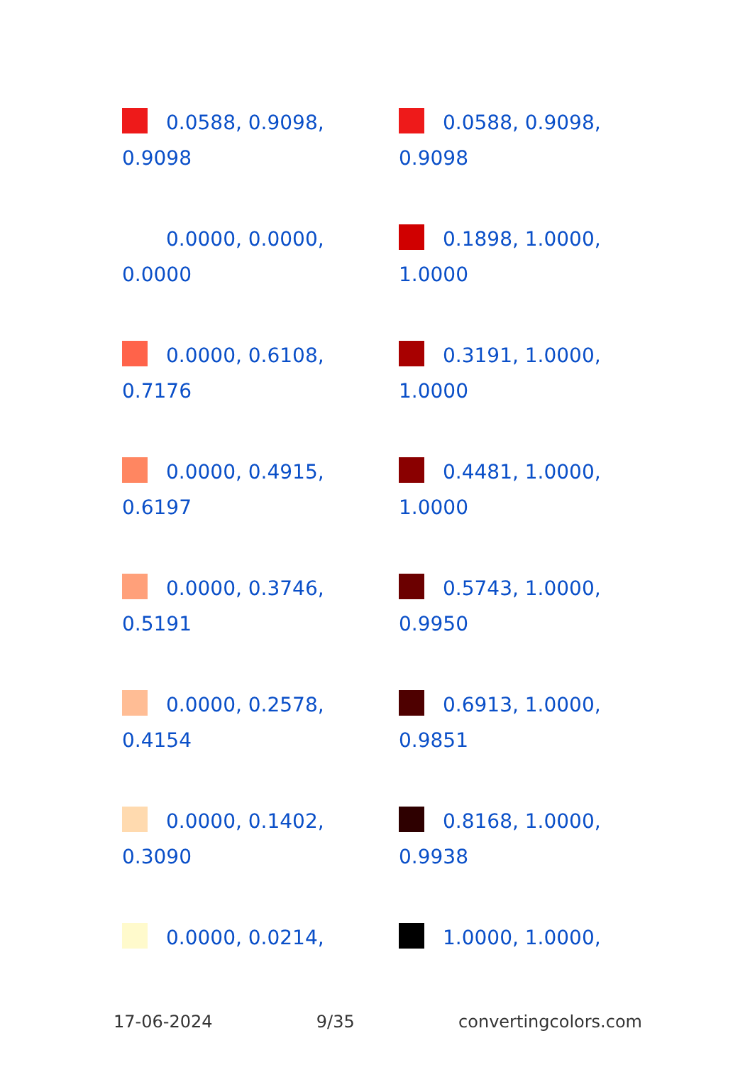0.0588, 0.9098, 0.9098
0.0588, 0.9098, 0.9098
0.0000, 0.0000, 0.0000
0.1898, 1.0000, 1.0000
0.0000, 0.6108, 0.7176
0.3191, 1.0000, 1.0000
0.0000, 0.4915, 0.6197
0.4481, 1.0000, 1.0000
0.0000, 0.3746, 0.5191
0.5743, 1.0000, 0.9950
0.0000, 0.2578, 0.4154
0.6913, 1.0000, 0.9851
0.0000, 0.1402, 0.3090
0.8168, 1.0000, 0.9938
0.0000, 0.0214,
1.0000, 1.0000,
17-06-2024 9/35 convertingcolors.com